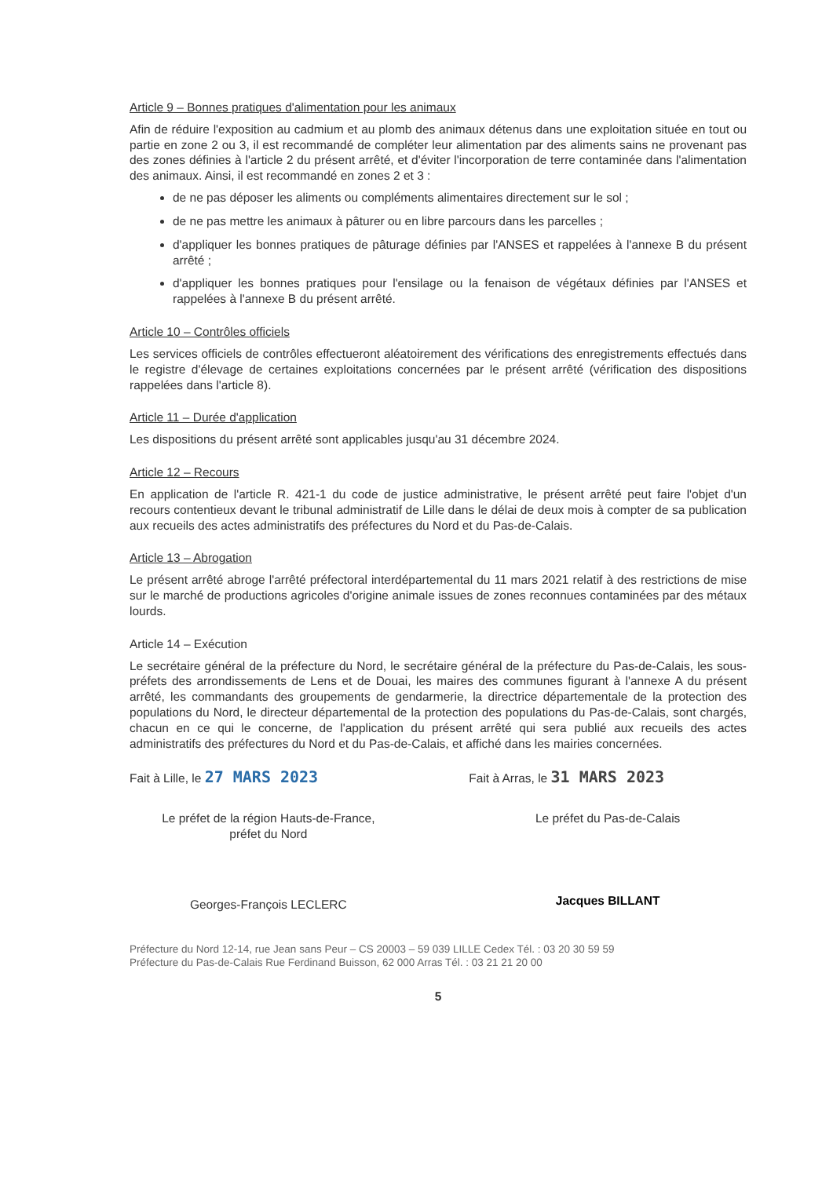Article 9 – Bonnes pratiques d'alimentation pour les animaux
Afin de réduire l'exposition au cadmium et au plomb des animaux détenus dans une exploitation située en tout ou partie en zone 2 ou 3, il est recommandé de compléter leur alimentation par des aliments sains ne provenant pas des zones définies à l'article 2 du présent arrêté, et d'éviter l'incorporation de terre contaminée dans l'alimentation des animaux. Ainsi, il est recommandé en zones 2 et 3 :
de ne pas déposer les aliments ou compléments alimentaires directement sur le sol ;
de ne pas mettre les animaux à pâturer ou en libre parcours dans les parcelles ;
d'appliquer les bonnes pratiques de pâturage définies par l'ANSES et rappelées à l'annexe B du présent arrêté ;
d'appliquer les bonnes pratiques pour l'ensilage ou la fenaison de végétaux définies par l'ANSES et rappelées à l'annexe B du présent arrêté.
Article 10 – Contrôles officiels
Les services officiels de contrôles effectueront aléatoirement des vérifications des enregistrements effectués dans le registre d'élevage de certaines exploitations concernées par le présent arrêté (vérification des dispositions rappelées dans l'article 8).
Article 11 – Durée d'application
Les dispositions du présent arrêté sont applicables jusqu'au 31 décembre 2024.
Article 12 – Recours
En application de l'article R. 421-1 du code de justice administrative, le présent arrêté peut faire l'objet d'un recours contentieux devant le tribunal administratif de Lille dans le délai de deux mois à compter de sa publication aux recueils des actes administratifs des préfectures du Nord et du Pas-de-Calais.
Article 13 – Abrogation
Le présent arrêté abroge l'arrêté préfectoral interdépartemental du 11 mars 2021 relatif à des restrictions de mise sur le marché de productions agricoles d'origine animale issues de zones reconnues contaminées par des métaux lourds.
Article 14 – Exécution
Le secrétaire général de la préfecture du Nord, le secrétaire général de la préfecture du Pas-de-Calais, les sous-préfets des arrondissements de Lens et de Douai, les maires des communes figurant à l'annexe A du présent arrêté, les commandants des groupements de gendarmerie, la directrice départementale de la protection des populations du Nord, le directeur départemental de la protection des populations du Pas-de-Calais, sont chargés, chacun en ce qui le concerne, de l'application du présent arrêté qui sera publié aux recueils des actes administratifs des préfectures du Nord et du Pas-de-Calais, et affiché dans les mairies concernées.
Fait à Lille, le 27 MARS 2023
Le préfet de la région Hauts-de-France,
préfet du Nord
Georges-François LECLERC
Fait à Arras, le 31 MARS 2023
Le préfet du Pas-de-Calais
Jacques BILLANT
Préfecture du Nord 12-14, rue Jean sans Peur – CS 20003 – 59 039 LILLE Cedex Tél. : 03 20 30 59 59
Préfecture du Pas-de-Calais Rue Ferdinand Buisson, 62 000 Arras Tél. : 03 21 21 20 00
5